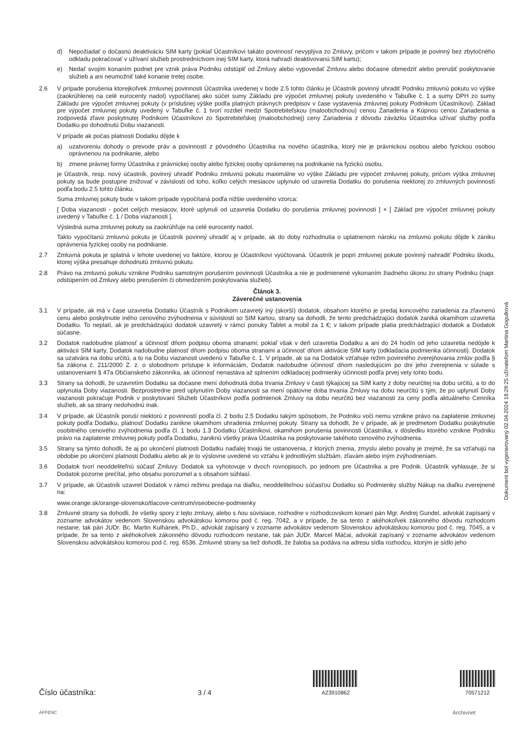d) Nepožiadať o dočasnú deaktiváciu SIM karty (pokiaľ Účastníkovi takáto povinnosť nevyplýva zo Zmluvy, pričom v takom prípade je povinný bez zbytočného odkladu pokračovať v užívaní služieb prostredníctvom inej SIM karty, ktorá nahradí deaktivovanú SIM kartu);
e) Nedať svojím konaním podnet pre vznik práva Podniku odstúpiť od Zmluvy alebo vypovedať Zmluvu alebo dočasne obmedziť alebo prerušiť poskytovanie služieb a ani neumožniť také konanie tretej osobe.
2.6 V prípade porušenia ktorejkoľvek zmluvnej povinnosti Účastníka uvedenej v bode 2.5 tohto článku je Účastník povinný uhradiť Podniku zmluvnú pokutu vo výške (zaokrúhlenej na celé eurocenty nadol) vypočítanej ako súčet sumy Základu pre výpočet zmluvnej pokuty uvedeného v Tabuľke č. 1 a sumy DPH zo sumy Základu pre výpočet zmluvnej pokuty (v príslušnej výške podľa platných právnych predpisov v čase vystavenia zmluvnej pokuty Podnikom Účastníkovi). Základ pre výpočet zmluvnej pokuty uvedený v Tabuľke č. 1 tvorí rozdiel medzi Spotrebiteľskou (maloobchodnou) cenou Zariadenia a Kúpnou cenou Zariadenia a zodpovedá zľave poskytnutej Podnikom Účastníkovi zo Spotrebiteľskej (maloobchodnej) ceny Zariadenia z dôvodu záväzku Účastníka užívať služby podľa Dodatku po dohodnutú Dobu viazanosti.
V prípade ak počas platnosti Dodatku dôjde k
a) uzatvoreniu dohody o prevode práv a povinností z pôvodného Účastníka na nového účastníka, ktorý nie je právnickou osobou alebo fyzickou osobou oprávnenou na podnikanie, alebo
b) zmene právnej formy Účastníka z právnickej osoby alebo fyzickej osoby oprávnenej na podnikanie na fyzickú osobu,
je Účastník, resp. nový účastník, povinný uhradiť Podniku zmluvnú pokutu maximálne vo výške Základu pre výpočet zmluvnej pokuty, pričom výška zmluvnej pokuty sa bude postupne znižovať v závislosti od toho, koľko celých mesiacov uplynulo od uzavretia Dodatku do porušenia niektorej zo zmluvných povinností podľa bodu 2.5 tohto článku.
Suma zmluvnej pokuty bude v takom prípade vypočítaná podľa nižšie uvedeného vzorca:
[ Doba viazanosti - počet celých mesiacov, ktoré uplynuli od uzavretia Dodatku do porušenia zmluvnej povinnosti ] × [ Základ pre výpočet zmluvnej pokuty uvedený v Tabuľke č. 1 / Doba viazanosti ].
Výsledná suma zmluvnej pokuty sa zaokrúhľuje na celé eurocenty nadol.
Takto vypočítanú zmluvnú pokutu je Účastník povinný uhradiť aj v prípade, ak do doby rozhodnutia o uplatnenom nároku na zmluvnú pokutu dôjde k zániku oprávnenia fyzickej osoby na podnikanie.
2.7 Zmluvná pokuta je splatná v lehote uvedenej vo faktúre, ktorou je Účastníkovi vyúčtovaná. Účastník je popri zmluvnej pokute povinný nahradiť Podniku škodu, ktorej výška presahuje dohodnutú zmluvnú pokutu.
2.8 Právo na zmluvnú pokutu vznikne Podniku samotným porušením povinnosti Účastníka a nie je podmienené vykonaním žiadneho úkonu zo strany Podniku (napr. odstúpením od Zmluvy alebo prerušením či obmedzením poskytovania služieb).
Článok 3.
Záverečné ustanovenia
3.1 V prípade, ak má v čase uzavretia Dodatku Účastník s Podnikom uzavretý iný (skorší) dodatok, obsahom ktorého je predaj koncového zariadenia za zľavnenú cenu alebo poskytnutie iného cenového zvýhodnenia v súvislosti so SIM kartou, strany sa dohodli, že tento predchádzajúci dodatok zaniká okamihom uzavretia Dodatku. To neplatí, ak je predchádzajúci dodatok uzavretý v rámci ponuky Tablet a mobil za 1 €; v takom prípade platia predchádzajúci dodatok a Dodatok súčasne.
3.2 Dodatok nadobudne platnosť a účinnosť dňom podpisu oboma stranami; pokiaľ však v deň uzavretia Dodatku a ani do 24 hodín od jeho uzavretia nedôjde k aktivácii SIM karty, Dodatok nadobudne platnosť dňom podpisu oboma stranami a účinnosť dňom aktivácie SIM karty (odkladacia podmienka účinnosti). Dodatok sa uzatvára na dobu určitú, a to na Dobu viazanosti uvedenú v Tabuľke č. 1. V prípade, ak sa na Dodatok vzťahuje režim povinného zverejňovania zmlúv podľa § 5a zákona č. 211/2000 Z. z. o slobodnom prístupe k informáciám, Dodatok nadobudne účinnosť dňom nasledujúcim po dni jeho zverejnenia v súlade s ustanoveniami § 47a Občianskeho zákonníka, ak účinnosť nenastáva až splnením odkladacej podmienky účinnosti podľa prvej vety tohto bodu.
3.3 Strany sa dohodli, že uzavretím Dodatku sa dočasne mení dohodnutá doba trvania Zmluvy v časti týkajúcej sa SIM karty z doby neurčitej na dobu určitú, a to do uplynutia Doby viazanosti. Bezprostredne pred uplynutím Doby viazanosti sa mení opätovne doba trvania Zmluvy na dobu neurčitú s tým, že po uplynutí Doby viazanosti pokračuje Podnik v poskytovaní Služieb Účastníkovi podľa podmienok Zmluvy na dobu neurčitú bez viazanosti za ceny podľa aktuálneho Cenníka služieb, ak sa strany nedohodnú inak.
3.4 V prípade, ak Účastník poruší niektorú z povinností podľa čl. 2 bodu 2.5 Dodatku takým spôsobom, že Podniku voči nemu vznikne právo na zaplatenie zmluvnej pokuty podľa Dodatku, platnosť Dodatku zanikne okamihom uhradenia zmluvnej pokuty. Strany sa dohodli, že v prípade, ak je predmetom Dodatku poskytnutie osobitného cenového zvýhodnenia podľa čl. 1 bodu 1.3 Dodatku Účastníkovi, okamihom porušenia povinnosti Účastníka, v dôsledku ktorého vznikne Podniku právo na zaplatenie zmluvnej pokuty podľa Dodatku, zaniknú všetky práva Účastníka na poskytovanie takéhoto cenového zvýhodnenia.
3.5 Strany sa týmto dohodli, že aj po ukončení platnosti Dodatku naďalej trvajú tie ustanovenia, z ktorých znenia, zmyslu alebo povahy je zrejmé, že sa vzťahujú na obdobie po ukončení platnosti Dodatku alebo ak je to výslovne uvedené vo vzťahu k jednotlivým službám, zľavám alebo iným zvýhodneniam.
3.6 Dodatok tvorí neoddeliteľnú súčasť Zmluvy. Dodatok sa vyhotovuje v dvoch rovnopisoch, po jednom pre Účastníka a pre Podnik. Účastník vyhlasuje, že si Dodatok pozorne prečítal, jeho obsahu porozumel a s obsahom súhlasí.
3.7 V prípade, ak Účastník uzavrel Dodatok v rámci režimu predaja na diaľku, neoddeliteľnou súčasťou Dodatku sú Podmienky služby Nákup na diaľku zverejnené na:
www.orange.sk/orange-slovensko/tlacove-centrum/vseobecne-podmienky
3.8 Zmluvné strany sa dohodli, že všetky spory z tejto zmluvy, alebo s ňou súvisiace, rozhodne v rozhodcovskom konaní pán Mgr. Andrej Gundel, advokát zapísaný v zozname advokátov vedenom Slovenskou advokátskou komorou pod č. reg. 7042, a v prípade, že sa tento z akéhokoľvek zákonného dôvodu rozhodcom nestane, tak pán JUDr. Bc. Martin Kulhánek, Ph.D., advokát zapísaný v zozname advokátov vedenom Slovenskou advokátskou komorou pod č. reg. 7045, a v prípade, že sa tento z akéhokoľvek zákonného dôvodu rozhodcom nestane, tak pán JUDr. Marcel Máčai, advokát zapísaný v zozname advokátov vedenom Slovenskou advokátskou komorou pod č. reg. 6536. Zmluvné strany sa tiež dohodli, že žaloba sa podáva na adresu sídla rozhodcu, ktorým je sídlo jeho
Dokument bol vygenerovaný 02.04.2024 18:29:25 užívateľom Martina Gogulková
Číslo účastníka: 3 / 4
A23910862
70571212
AFFENC Archivnet